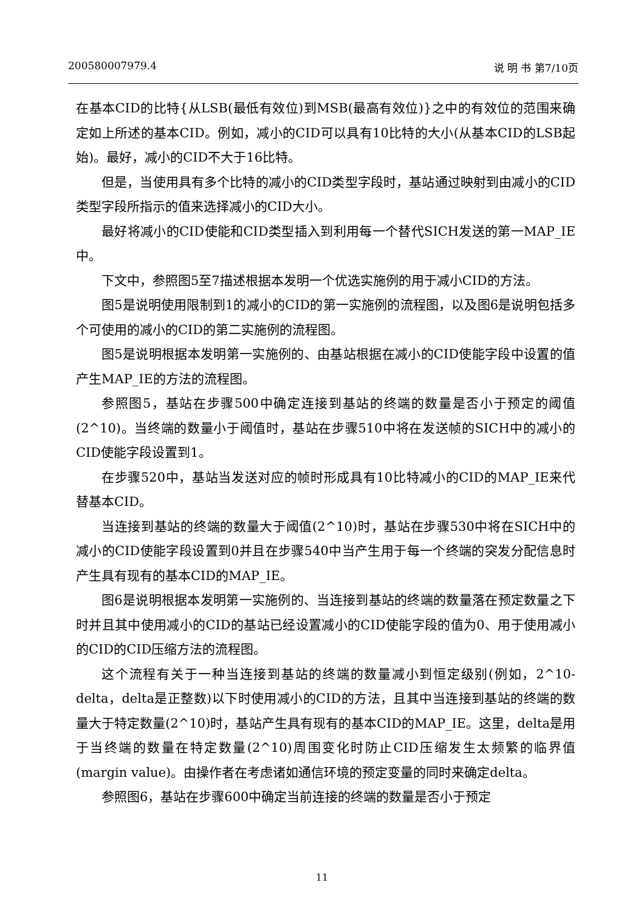200580007979.4 说 明 书 第7/10页
在基本CID的比特{从LSB(最低有效位)到MSB(最高有效位)}之中的有效位的范围来确定如上所述的基本CID。例如，减小的CID可以具有10比特的大小(从基本CID的LSB起始)。最好，减小的CID不大于16比特。
但是，当使用具有多个比特的减小的CID类型字段时，基站通过映射到由减小的CID类型字段所指示的值来选择减小的CID大小。
最好将减小的CID使能和CID类型插入到利用每一个替代SICH发送的第一MAP_IE中。
下文中，参照图5至7描述根据本发明一个优选实施例的用于减小CID的方法。
图5是说明使用限制到1的减小的CID的第一实施例的流程图，以及图6是说明包括多个可使用的减小的CID的第二实施例的流程图。
图5是说明根据本发明第一实施例的、由基站根据在减小的CID使能字段中设置的值产生MAP_IE的方法的流程图。
参照图5，基站在步骤500中确定连接到基站的终端的数量是否小于预定的阈值(2^10)。当终端的数量小于阈值时，基站在步骤510中将在发送帧的SICH中的减小的CID使能字段设置到1。
在步骤520中，基站当发送对应的帧时形成具有10比特减小的CID的MAP_IE来代替基本CID。
当连接到基站的终端的数量大于阈值(2^10)时，基站在步骤530中将在SICH中的减小的CID使能字段设置到0并且在步骤540中当产生用于每一个终端的突发分配信息时产生具有现有的基本CID的MAP_IE。
图6是说明根据本发明第一实施例的、当连接到基站的终端的数量落在预定数量之下时并且其中使用减小的CID的基站已经设置减小的CID使能字段的值为0、用于使用减小的CID的CID压缩方法的流程图。
这个流程有关于一种当连接到基站的终端的数量减小到恒定级别(例如，2^10-delta，delta是正整数)以下时使用减小的CID的方法，且其中当连接到基站的终端的数量大于特定数量(2^10)时，基站产生具有现有的基本CID的MAP_IE。这里，delta是用于当终端的数量在特定数量(2^10)周围变化时防止CID压缩发生太频繁的临界值(margin value)。由操作者在考虑诸如通信环境的预定变量的同时来确定delta。
参照图6，基站在步骤600中确定当前连接的终端的数量是否小于预定
11